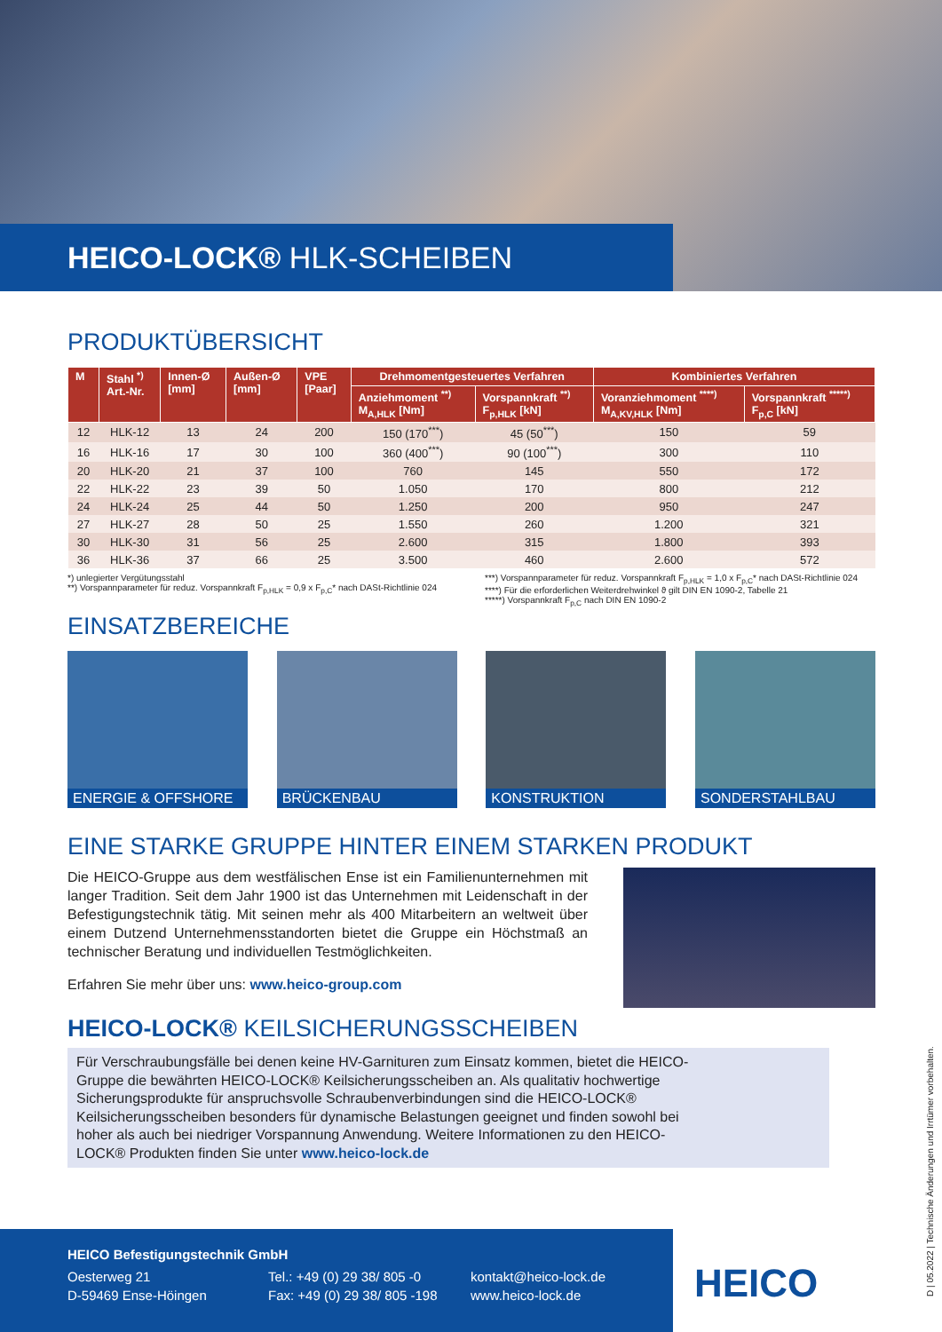HEICO-LOCK® HLK-SCHEIBEN
PRODUKTÜBERSICHT
| M | Stahl <sup>*)</sup> Art.-Nr. | Innen-Ø [mm] | Außen-Ø [mm] | VPE [Paar] | Drehmomentgesteuertes Verfahren | | Kombiniertes Verfahren | |
| --- | --- | --- | --- | --- | --- | --- | --- | --- |
| | | | | | Anziehmoment <sup>**)</sup> M<sub>A,HLK</sub> [Nm] | Vorspannkraft <sup>**)</sup> F<sub>p,HLK</sub> [kN] | Voranziehmoment <sup>****)</sup> M<sub>A,KV,HLK</sub> [Nm] | Vorspannkraft <sup>*****)</sup> F<sub>p,C</sub> [kN] |
| 12 | HLK-12 | 13 | 24 | 200 | 150 (170<sup>***</sup>) | 45 (50<sup>***</sup>) | 150 | 59 |
| 16 | HLK-16 | 17 | 30 | 100 | 360 (400<sup>***</sup>) | 90 (100<sup>***</sup>) | 300 | 110 |
| 20 | HLK-20 | 21 | 37 | 100 | 760 | 145 | 550 | 172 |
| 22 | HLK-22 | 23 | 39 | 50 | 1.050 | 170 | 800 | 212 |
| 24 | HLK-24 | 25 | 44 | 50 | 1.250 | 200 | 950 | 247 |
| 27 | HLK-27 | 28 | 50 | 25 | 1.550 | 260 | 1.200 | 321 |
| 30 | HLK-30 | 31 | 56 | 25 | 2.600 | 315 | 1.800 | 393 |
| 36 | HLK-36 | 37 | 66 | 25 | 3.500 | 460 | 2.600 | 572 |
*) unlegierter Vergütungsstahl
**) Vorspannparameter für reduz. Vorspannkraft F<sub>p,HLK</sub> = 0,9 x F<sub>p,C</sub>* nach DASt-Richtlinie 024
***) Vorspannparameter für reduz. Vorspannkraft F<sub>p,HLK</sub> = 1,0 x F<sub>p,C</sub>* nach DASt-Richtlinie 024
****) Für die erforderlichen Weiterdrehwinkel ϑ gilt DIN EN 1090-2, Tabelle 21
*****) Vorspannkraft F<sub>p,C</sub> nach DIN EN 1090-2
EINSATZBEREICHE
ENERGIE & OFFSHORE BRÜCKENBAU KONSTRUKTION SONDERSTAHLBAU
EINE STARKE GRUPPE HINTER EINEM STARKEN PRODUKT
Die HEICO-Gruppe aus dem westfälischen Ense ist ein Familienunternehmen mit langer Tradition. Seit dem Jahr 1900 ist das Unternehmen mit Leidenschaft in der Befestigungstechnik tätig. Mit seinen mehr als 400 Mitarbeitern an weltweit über einem Dutzend Unternehmensstandorten bietet die Gruppe ein Höchstmaß an technischer Beratung und individuellen Testmöglichkeiten.
Erfahren Sie mehr über uns: www.heico-group.com
HEICO-LOCK® KEILSICHERUNGSSCHEIBEN
Für Verschraubungsfälle bei denen keine HV-Garnituren zum Einsatz kommen, bietet die HEICO-Gruppe die bewährten HEICO-LOCK® Keilsicherungsscheiben an. Als qualitativ hochwertige Sicherungsprodukte für anspruchsvolle Schraubenverbindungen sind die HEICO-LOCK® Keilsicherungsscheiben besonders für dynamische Belastungen geeignet und finden sowohl bei hoher als auch bei niedriger Vorspannung Anwendung. Weitere Informationen zu den HEICO-LOCK® Produkten finden Sie unter www.heico-lock.de
HEICO Befestigungstechnik GmbH
Oesterweg 21
D-59469 Ense-Höingen
Tel.: +49 (0) 29 38/ 805 -0
Fax: +49 (0) 29 38/ 805 -198
kontakt@heico-lock.de
www.heico-lock.de
HEICO
D | 05.2022 | Technische Änderungen und Irrtümer vorbehalten.